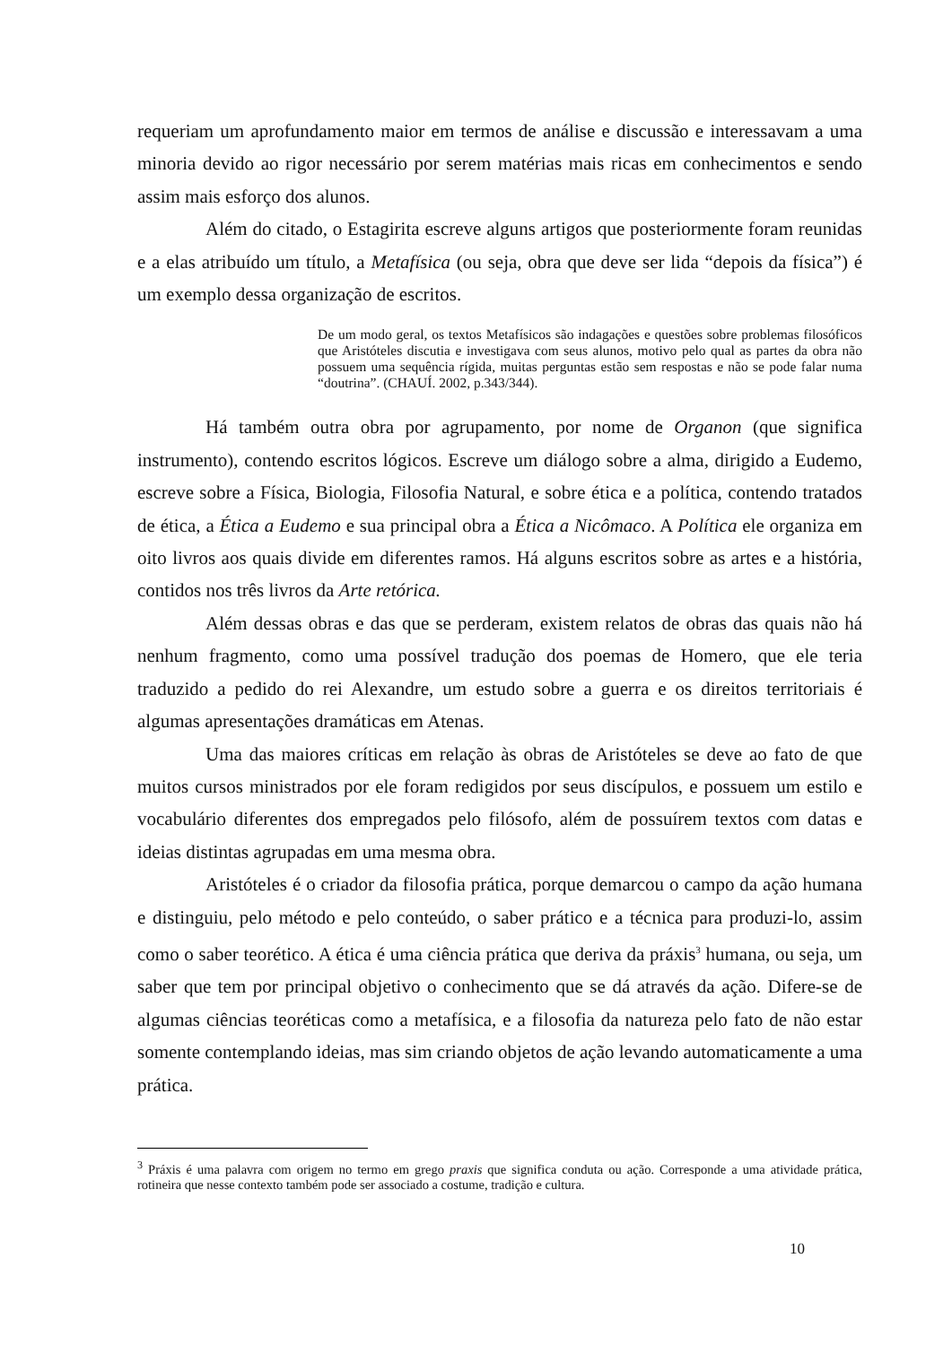requeriam um aprofundamento maior em termos de análise e discussão e interessavam a uma minoria devido ao rigor necessário por serem matérias mais ricas em conhecimentos e sendo assim mais esforço dos alunos.
Além do citado, o Estagirita escreve alguns artigos que posteriormente foram reunidas e a elas atribuído um título, a Metafísica (ou seja, obra que deve ser lida “depois da física”) é um exemplo dessa organização de escritos.
De um modo geral, os textos Metafísicos são indagações e questões sobre problemas filosóficos que Aristóteles discutia e investigava com seus alunos, motivo pelo qual as partes da obra não possuem uma sequência rígida, muitas perguntas estão sem respostas e não se pode falar numa “doutrina”. (CHAUÍ. 2002, p.343/344).
Há também outra obra por agrupamento, por nome de Organon (que significa instrumento), contendo escritos lógicos. Escreve um diálogo sobre a alma, dirigido a Eudemo, escreve sobre a Física, Biologia, Filosofia Natural, e sobre ética e a política, contendo tratados de ética, a Ética a Eudemo e sua principal obra a Ética a Nicômaco. A Política ele organiza em oito livros aos quais divide em diferentes ramos. Há alguns escritos sobre as artes e a história, contidos nos três livros da Arte retórica.
Além dessas obras e das que se perderam, existem relatos de obras das quais não há nenhum fragmento, como uma possível tradução dos poemas de Homero, que ele teria traduzido a pedido do rei Alexandre, um estudo sobre a guerra e os direitos territoriais é algumas apresentações dramáticas em Atenas.
Uma das maiores críticas em relação às obras de Aristóteles se deve ao fato de que muitos cursos ministrados por ele foram redigidos por seus discípulos, e possuem um estilo e vocabulário diferentes dos empregados pelo filósofo, além de possuírem textos com datas e ideias distintas agrupadas em uma mesma obra.
Aristóteles é o criador da filosofia prática, porque demarcou o campo da ação humana e distinguiu, pelo método e pelo conteúdo, o saber prático e a técnica para produzi-lo, assim como o saber teorético. A ética é uma ciência prática que deriva da práxis<sup>3</sup> humana, ou seja, um saber que tem por principal objetivo o conhecimento que se dá através da ação. Difere-se de algumas ciências teoréticas como a metafísica, e a filosofia da natureza pelo fato de não estar somente contemplando ideias, mas sim criando objetos de ação levando automaticamente a uma prática.
<sup>3</sup> Práxis é uma palavra com origem no termo em grego praxis que significa conduta ou ação. Corresponde a uma atividade prática, rotineira que nesse contexto também pode ser associado a costume, tradição e cultura.
10